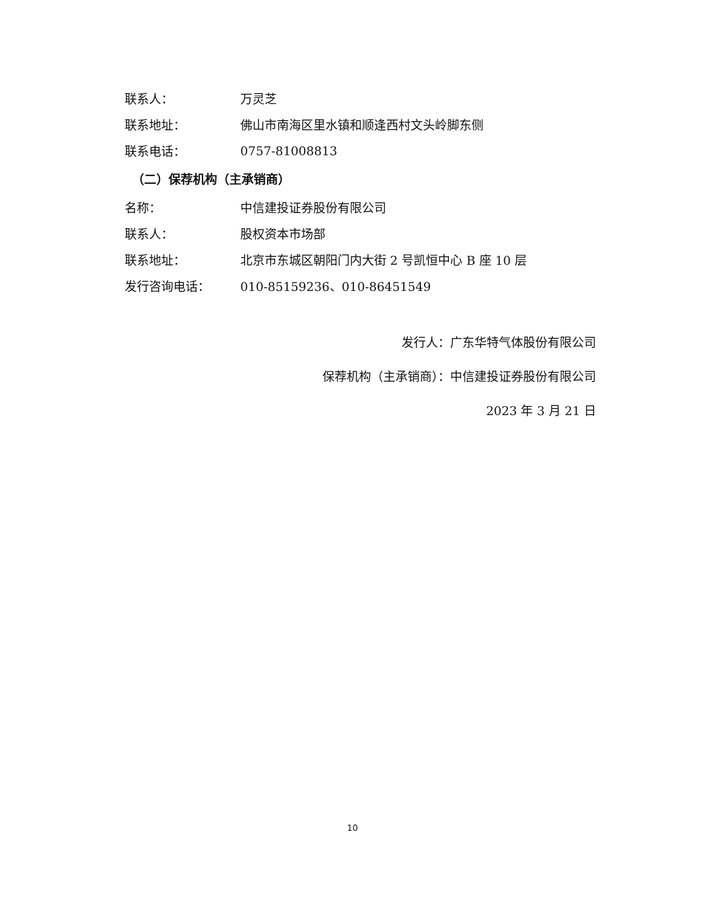联系人： 万灵芝
联系地址： 佛山市南海区里水镇和顺逢西村文头岭脚东侧
联系电话： 0757-81008813
（二）保荐机构（主承销商）
名称： 中信建投证券股份有限公司
联系人： 股权资本市场部
联系地址： 北京市东城区朝阳门内大街 2 号凯恒中心 B 座 10 层
发行咨询电话： 010-85159236、010-86451549
发行人：广东华特气体股份有限公司
保荐机构（主承销商）：中信建投证券股份有限公司
2023 年 3 月 21 日
10